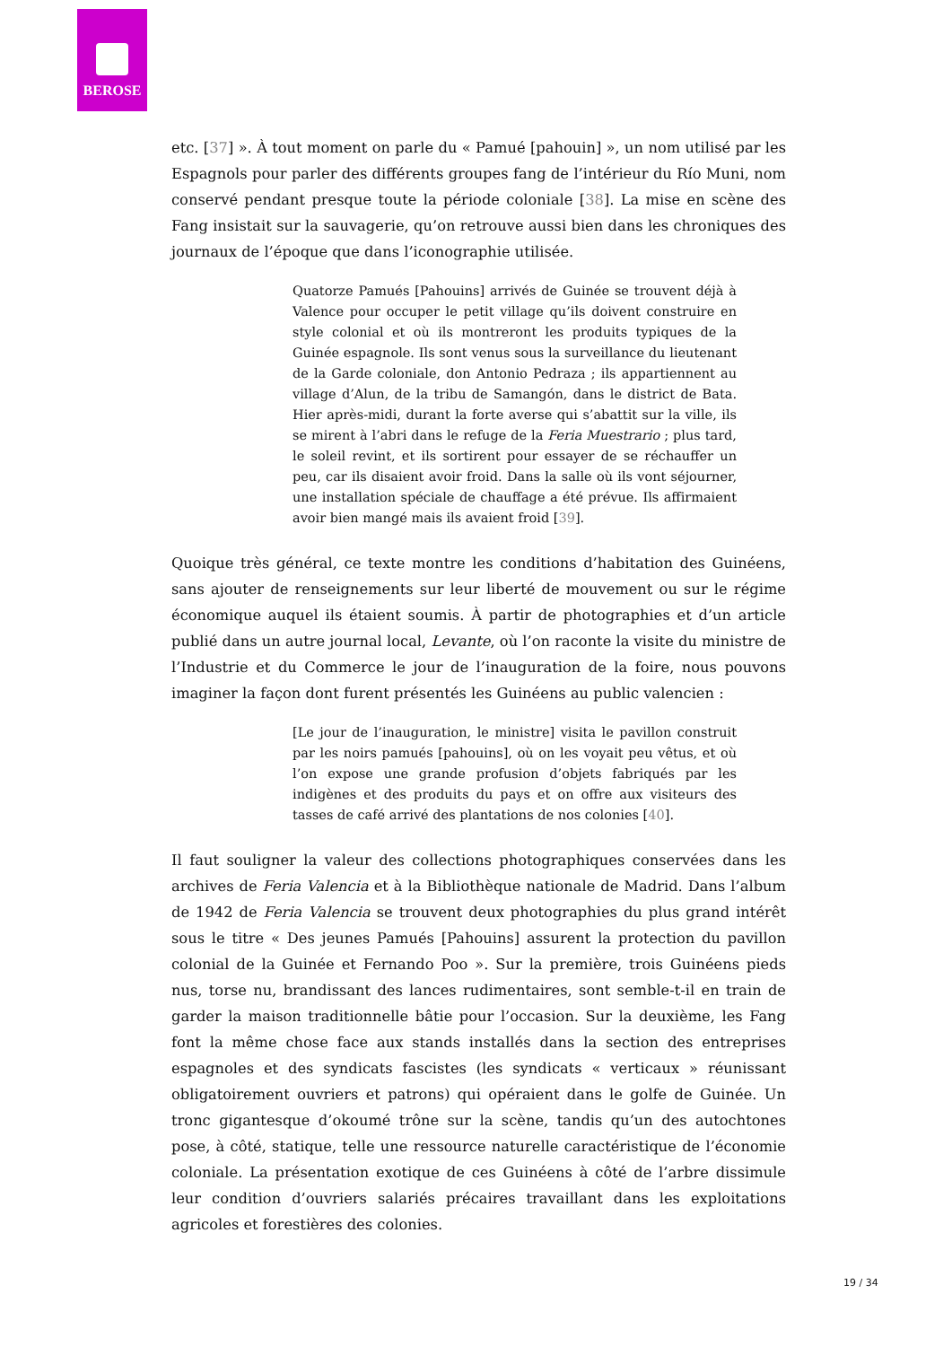BEROSE
etc. [37] ». À tout moment on parle du « Pamué [pahouin] », un nom utilisé par les Espagnols pour parler des différents groupes fang de l’intérieur du Río Muni, nom conservé pendant presque toute la période coloniale [38]. La mise en scène des Fang insistait sur la sauvagerie, qu’on retrouve aussi bien dans les chroniques des journaux de l’époque que dans l’iconographie utilisée.
Quatorze Pamués [Pahouins] arrivés de Guinée se trouvent déjà à Valence pour occuper le petit village qu’ils doivent construire en style colonial et où ils montreront les produits typiques de la Guinée espagnole. Ils sont venus sous la surveillance du lieutenant de la Garde coloniale, don Antonio Pedraza ; ils appartiennent au village d’Alun, de la tribu de Samangón, dans le district de Bata. Hier après-midi, durant la forte averse qui s’abattit sur la ville, ils se mirent à l’abri dans le refuge de la Feria Muestrario ; plus tard, le soleil revint, et ils sortirent pour essayer de se réchauffer un peu, car ils disaient avoir froid. Dans la salle où ils vont séjourner, une installation spéciale de chauffage a été prévue. Ils affirmaient avoir bien mangé mais ils avaient froid [39].
Quoique très général, ce texte montre les conditions d’habitation des Guinéens, sans ajouter de renseignements sur leur liberté de mouvement ou sur le régime économique auquel ils étaient soumis. À partir de photographies et d’un article publié dans un autre journal local, Levante, où l’on raconte la visite du ministre de l’Industrie et du Commerce le jour de l’inauguration de la foire, nous pouvons imaginer la façon dont furent présentés les Guinéens au public valencien :
[Le jour de l’inauguration, le ministre] visita le pavillon construit par les noirs pamués [pahouins], où on les voyait peu vêtus, et où l’on expose une grande profusion d’objets fabriqués par les indigènes et des produits du pays et on offre aux visiteurs des tasses de café arrivé des plantations de nos colonies [40].
Il faut souligner la valeur des collections photographiques conservées dans les archives de Feria Valencia et à la Bibliothèque nationale de Madrid. Dans l’album de 1942 de Feria Valencia se trouvent deux photographies du plus grand intérêt sous le titre « Des jeunes Pamués [Pahouins] assurent la protection du pavillon colonial de la Guinée et Fernando Poo ». Sur la première, trois Guinéens pieds nus, torse nu, brandissant des lances rudimentaires, sont semble-t-il en train de garder la maison traditionnelle bâtie pour l’occasion. Sur la deuxième, les Fang font la même chose face aux stands installés dans la section des entreprises espagnoles et des syndicats fascistes (les syndicats « verticaux » réunissant obligatoirement ouvriers et patrons) qui opéraient dans le golfe de Guinée. Un tronc gigantesque d’okoumé trône sur la scène, tandis qu’un des autochtones pose, à côté, statique, telle une ressource naturelle caractéristique de l’économie coloniale. La présentation exotique de ces Guinéens à côté de l’arbre dissimule leur condition d’ouvriers salariés précaires travaillant dans les exploitations agricoles et forestières des colonies.
19 / 34